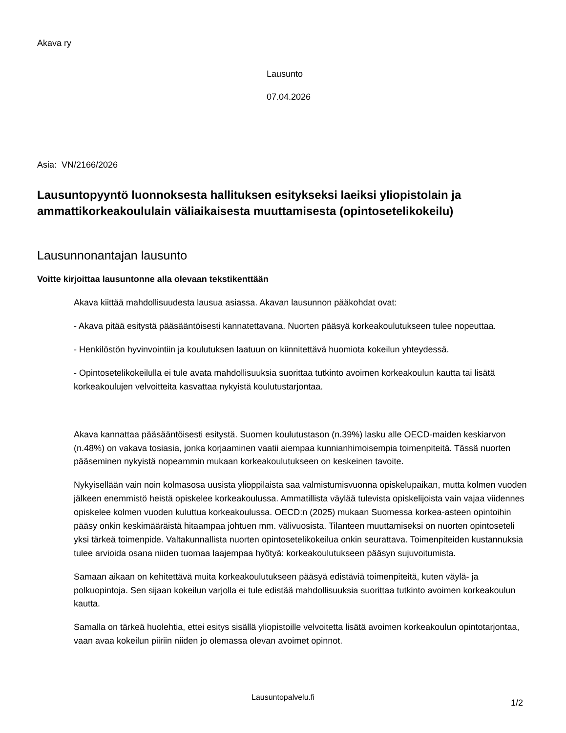Akava ry
Lausunto
07.04.2026
Asia: VN/2166/2026
Lausuntopyyntö luonnoksesta hallituksen esitykseksi laeiksi yliopistolain ja ammattikorkeakoululain väliaikaisesta muuttamisesta (opintosetelikokeilu)
Lausunnonantajan lausunto
Voitte kirjoittaa lausuntonne alla olevaan tekstikenttään
Akava kiittää mahdollisuudesta lausua asiassa. Akavan lausunnon pääkohdat ovat:
- Akava pitää esitystä pääsääntöisesti kannatettavana. Nuorten pääsyä korkeakoulutukseen tulee nopeuttaa.
- Henkilöstön hyvinvointiin ja koulutuksen laatuun on kiinnitettävä huomiota kokeilun yhteydessä.
- Opintosetelikokeilulla ei tule avata mahdollisuuksia suorittaa tutkinto avoimen korkeakoulun kautta tai lisätä korkeakoulujen velvoitteita kasvattaa nykyistä koulutustarjontaa.
Akava kannattaa pääsääntöisesti esitystä. Suomen koulutustason (n.39%) lasku alle OECD-maiden keskiarvon (n.48%) on vakava tosiasia, jonka korjaaminen vaatii aiempaa kunnianhimoisempia toimenpiteitä. Tässä nuorten pääseminen nykyistä nopeammin mukaan korkeakoulutukseen on keskeinen tavoite.
Nykyisellään vain noin kolmasosa uusista ylioppilaista saa valmistumisvuonna opiskelupaikan, mutta kolmen vuoden jälkeen enemmistö heistä opiskelee korkeakoulussa. Ammatillista väylää tulevista opiskelijoista vain vajaa viidennes opiskelee kolmen vuoden kuluttua korkeakoulussa. OECD:n (2025) mukaan Suomessa korkea-asteen opintoihin pääsy onkin keskimääräistä hitaampaa johtuen mm. välivuosista. Tilanteen muuttamiseksi on nuorten opintoseteli yksi tärkeä toimenpide. Valtakunnallista nuorten opintosetelikokeilua onkin seurattava. Toimenpiteiden kustannuksia tulee arvioida osana niiden tuomaa laajempaa hyötyä: korkeakoulutukseen pääsyn sujuvoitumista.
Samaan aikaan on kehitettävä muita korkeakoulutukseen pääsyä edistäviä toimenpiteitä, kuten väylä- ja polkuopintoja. Sen sijaan kokeilun varjolla ei tule edistää mahdollisuuksia suorittaa tutkinto avoimen korkeakoulun kautta.
Samalla on tärkeä huolehtia, ettei esitys sisällä yliopistoille velvoitetta lisätä avoimen korkeakoulun opintotarjontaa, vaan avaa kokeilun piiriin niiden jo olemassa olevan avoimet opinnot.
Lausuntopalvelu.fi
1/2